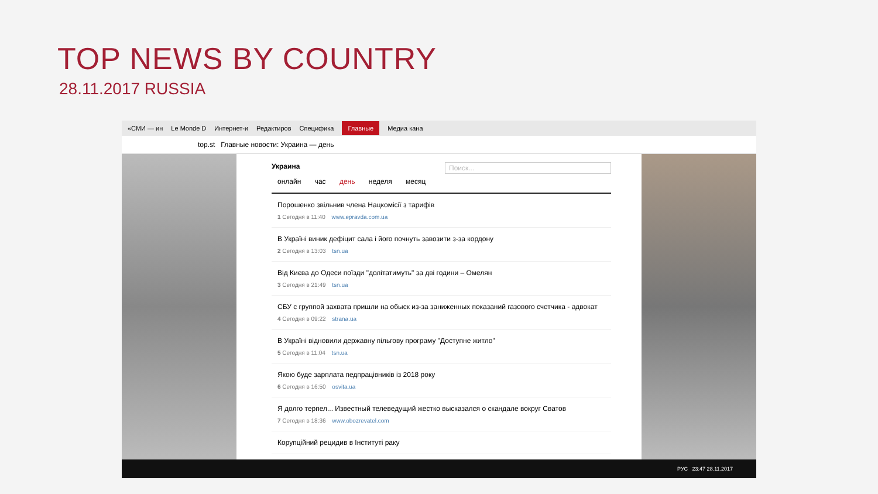TOP NEWS BY COUNTRY
28.11.2017 RUSSIA
«СМИ — ин Le Monde D Интернет-и Редактиров Специфика Главные Медиа кана
top.st Главные новости: Украина — день
Украина Поиск...
онлайн час день неделя месяц
Порошенко звільнив члена Нацкомісії з тарифів
1 Сегодня в 11:40 www.epravda.com.ua
В Україні виник дефіцит сала і його почнуть завозити з-за кордону
2 Сегодня в 13:03 tsn.ua
Від Києва до Одеси поїзди "долітатимуть" за дві години – Омелян
3 Сегодня в 21:49 tsn.ua
СБУ с группой захвата пришли на обыск из-за заниженных показаний газового счетчика - адвокат
4 Сегодня в 09:22 strana.ua
В Україні відновили державну пільгову програму "Доступне житло"
5 Сегодня в 11:04 tsn.ua
Якою буде зарплата педпрацівників із 2018 року
6 Сегодня в 16:50 osvita.ua
Я долго терпел... Известный телеведущий жестко высказался о скандале вокруг Сватов
7 Сегодня в 18:36 www.obozrevatel.com
Корупційний рецидив в Інституті раку
РУС 23:47 28.11.2017